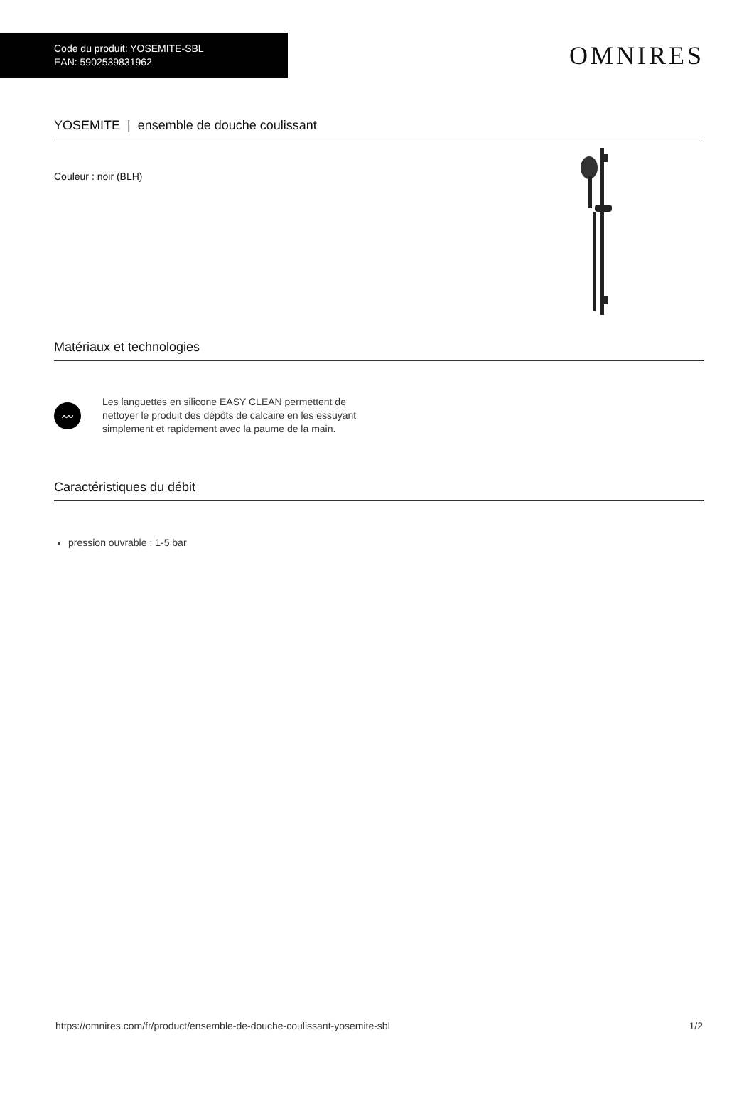Code du produit: YOSEMITE-SBL
EAN: 5902539831962
OMNIRES
YOSEMITE | ensemble de douche coulissant
Couleur : noir (BLH)
Matériaux et technologies
〰
Les languettes en silicone EASY CLEAN permettent de nettoyer le produit des dépôts de calcaire en les essuyant simplement et rapidement avec la paume de la main.
Caractéristiques du débit
pression ouvrable : 1-5 bar
https://omnires.com/fr/product/ensemble-de-douche-coulissant-yosemite-sbl 1/2